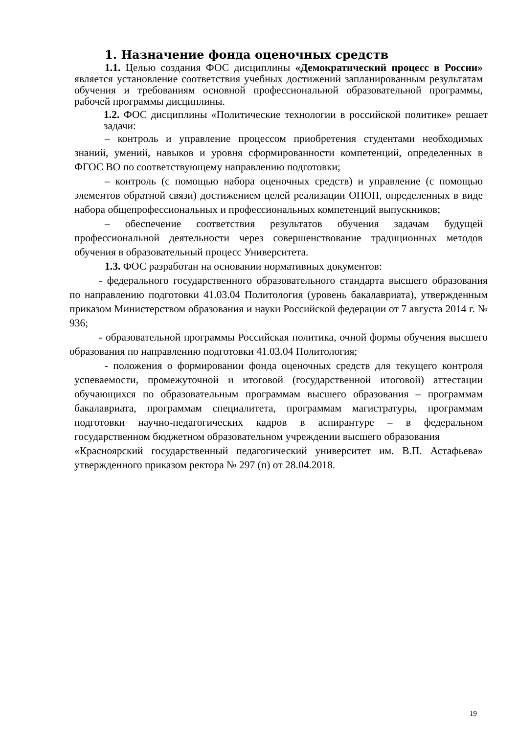1. Назначение фонда оценочных средств
1.1. Целью создания ФОС дисциплины «Демократический процесс в России» является установление соответствия учебных достижений запланированным результатам обучения и требованиям основной профессиональной образовательной программы, рабочей программы дисциплины.
1.2. ФОС дисциплины «Политические технологии в российской политике» решает задачи:
– контроль и управление процессом приобретения студентами необходимых знаний, умений, навыков и уровня сформированности компетенций, определенных в ФГОС ВО по соответствующему направлению подготовки;
– контроль (с помощью набора оценочных средств) и управление (с помощью элементов обратной связи) достижением целей реализации ОПОП, определенных в виде набора общепрофессиональных и профессиональных компетенций выпускников;
– обеспечение соответствия результатов обучения задачам будущей профессиональной деятельности через совершенствование традиционных методов обучения в образовательный процесс Университета.
1.3. ФОС разработан на основании нормативных документов:
- федерального государственного образовательного стандарта высшего образования по направлению подготовки 41.03.04 Политология (уровень бакалавриата), утвержденным приказом Министерством образования и науки Российской федерации от 7 августа 2014 г. № 936;
- образовательной программы Российская политика, очной формы обучения высшего образования по направлению подготовки 41.03.04 Политология;
- положения о формировании фонда оценочных средств для текущего контроля успеваемости, промежуточной и итоговой (государственной итоговой) аттестации обучающихся по образовательным программам высшего образования – программам бакалавриата, программам специалитета, программам магистратуры, программам подготовки научно-педагогических кадров в аспирантуре – в федеральном государственном бюджетном образовательном учреждении высшего образования
«Красноярский государственный педагогический университет им. В.П. Астафьева» утвержденного приказом ректора № 297 (п) от 28.04.2018.
19